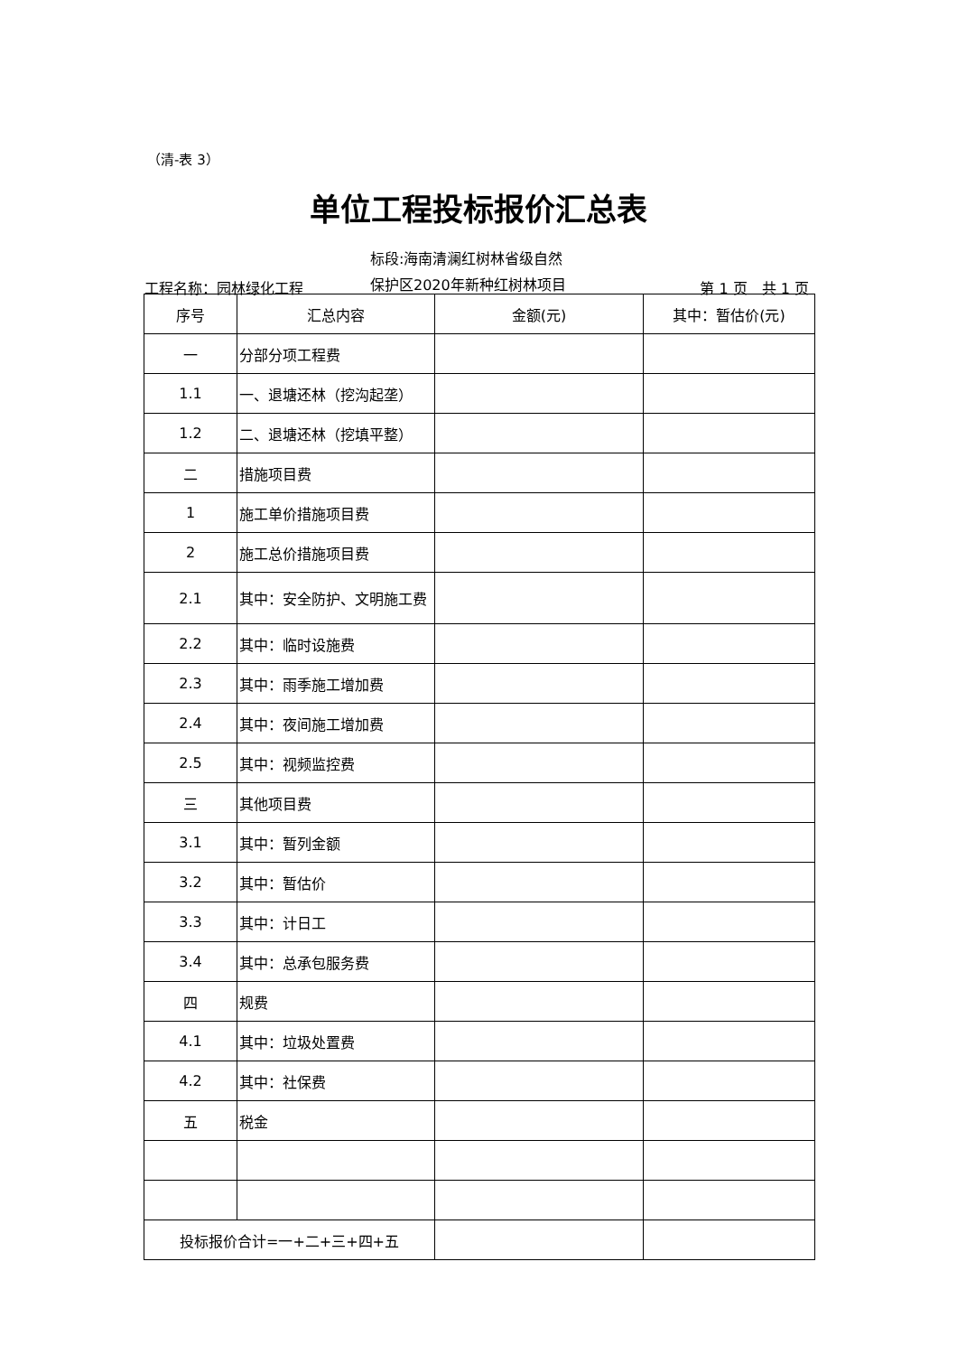（清-表 3）
单位工程投标报价汇总表
工程名称：园林绿化工程
标段:海南清澜红树林省级自然
保护区2020年新种红树林项目
第 1 页　共 1 页
| 序号 | 汇总内容 | 金额(元) | 其中：暂估价(元) |
| --- | --- | --- | --- |
| 一 | 分部分项工程费 | | |
| 1.1 | 一、退塘还林（挖沟起垄） | | |
| 1.2 | 二、退塘还林（挖填平整） | | |
| 二 | 措施项目费 | | |
| 1 | 施工单价措施项目费 | | |
| 2 | 施工总价措施项目费 | | |
| 2.1 | 其中：安全防护、文明施工费 | | |
| 2.2 | 其中：临时设施费 | | |
| 2.3 | 其中：雨季施工增加费 | | |
| 2.4 | 其中：夜间施工增加费 | | |
| 2.5 | 其中：视频监控费 | | |
| 三 | 其他项目费 | | |
| 3.1 | 其中：暂列金额 | | |
| 3.2 | 其中：暂估价 | | |
| 3.3 | 其中：计日工 | | |
| 3.4 | 其中：总承包服务费 | | |
| 四 | 规费 | | |
| 4.1 | 其中：垃圾处置费 | | |
| 4.2 | 其中：社保费 | | |
| 五 | 税金 | | |
| 投标报价合计=一+二+三+四+五 | | | |